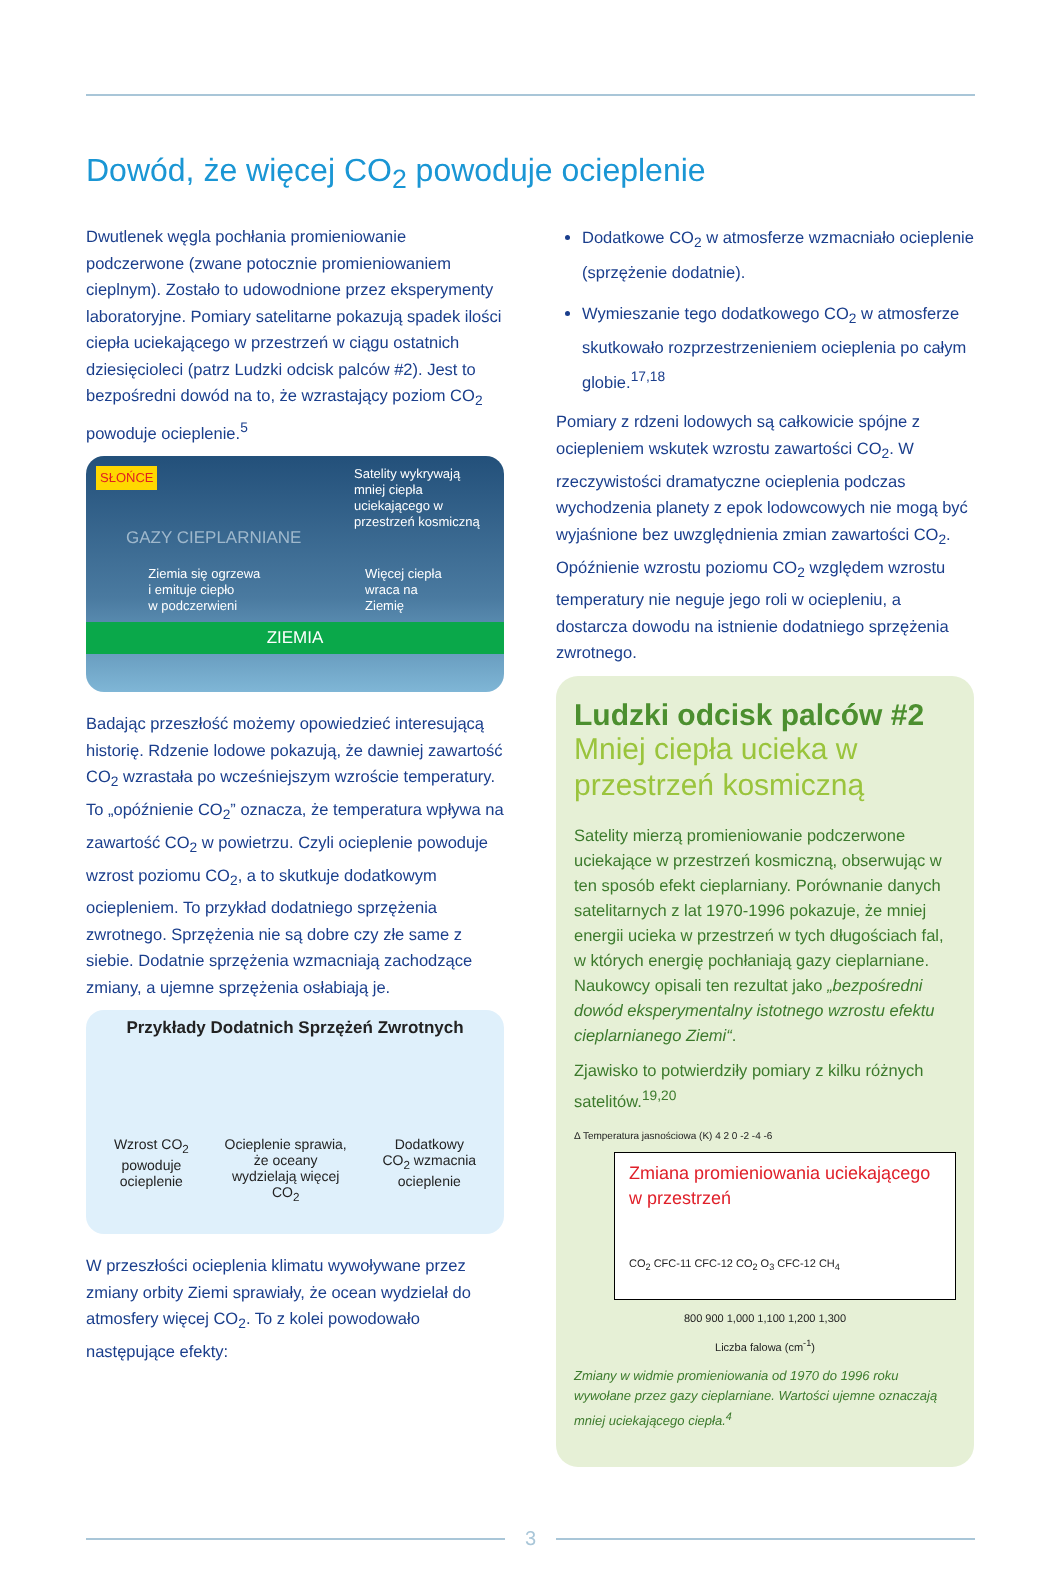Dowód, że więcej CO<sub>2</sub> powoduje ocieplenie
Dwutlenek węgla pochłania promieniowanie podczerwone (zwane potocznie promieniowaniem cieplnym). Zostało to udowodnione przez eksperymenty laboratoryjne. Pomiary satelitarne pokazują spadek ilości ciepła uciekającego w przestrzeń w ciągu ostatnich dziesięcioleci (patrz Ludzki odcisk palców #2). Jest to bezpośredni dowód na to, że wzrastający poziom CO<sub>2</sub> powoduje ocieplenie.<sup>5</sup>
SŁOŃCE
Satelity wykrywają mniej ciepła uciekającego w przestrzeń kosmiczną
GAZY CIEPLARNIANE
Ziemia się ogrzewa
i emituje ciepło
w podczerwieni Więcej ciepła
wraca na
Ziemię
ZIEMIA
Badając przeszłość możemy opowiedzieć interesującą historię. Rdzenie lodowe pokazują, że dawniej zawartość CO<sub>2</sub> wzrastała po wcześniejszym wzroście temperatury. To „opóźnienie CO<sub>2</sub>” oznacza, że temperatura wpływa na zawartość CO<sub>2</sub> w powietrzu. Czyli ocieplenie powoduje wzrost poziomu CO<sub>2</sub>, a to skutkuje dodatkowym ociepleniem. To przykład dodatniego sprzężenia zwrotnego. Sprzężenia nie są dobre czy złe same z siebie. Dodatnie sprzężenia wzmacniają zachodzące zmiany, a ujemne sprzężenia osłabiają je.
Przykłady Dodatnich Sprzężeń Zwrotnych
Wzrost CO<sub>2</sub>
powoduje
ocieplenie Ocieplenie sprawia,
że oceany
wydzielają więcej
CO<sub>2</sub> Dodatkowy
CO<sub>2</sub> wzmacnia
ocieplenie
W przeszłości ocieplenia klimatu wywoływane przez zmiany orbity Ziemi sprawiały, że ocean wydzielał do atmosfery więcej CO<sub>2</sub>. To z kolei powodowało następujące efekty:
Dodatkowe CO<sub>2</sub> w atmosferze wzmacniało ocieplenie (sprzężenie dodatnie).
Wymieszanie tego dodatkowego CO<sub>2</sub> w atmosferze skutkowało rozprzestrzenieniem ocieplenia po całym globie.<sup>17,18</sup>
Pomiary z rdzeni lodowych są całkowicie spójne z ociepleniem wskutek wzrostu zawartości CO<sub>2</sub>. W rzeczywistości dramatyczne ocieplenia podczas wychodzenia planety z epok lodowcowych nie mogą być wyjaśnione bez uwzględnienia zmian zawartości CO<sub>2</sub>. Opóźnienie wzrostu poziomu CO<sub>2</sub> względem wzrostu temperatury nie neguje jego roli w ociepleniu, a dostarcza dowodu na istnienie dodatniego sprzężenia zwrotnego.
Ludzki odcisk palców #2
Mniej ciepła ucieka w przestrzeń kosmiczną
Satelity mierzą promieniowanie podczerwone uciekające w przestrzeń kosmiczną, obserwując w ten sposób efekt cieplarniany. Porównanie danych satelitarnych z lat 1970-1996 pokazuje, że mniej energii ucieka w przestrzeń w tych długościach fal, w których energię pochłaniają gazy cieplarniane. Naukowcy opisali ten rezultat jako „bezpośredni dowód eksperymentalny istotnego wzrostu efektu cieplarnianego Ziemi“.
Zjawisko to potwierdziły pomiary z kilku różnych satelitów.<sup>19,20</sup>
Δ Temperatura jasnościowa (K) 4 2 0 -2 -4 -6
Zmiana promieniowania uciekającego w przestrzeń
CO<sub>2</sub> CFC-11 CFC-12 CO<sub>2</sub> O<sub>3</sub> CFC-12 CH<sub>4</sub>
800 900 1,000 1,100 1,200 1,300
Liczba falowa (cm<sup>-1</sup>)
Zmiany w widmie promieniowania od 1970 do 1996 roku wywołane przez gazy cieplarniane. Wartości ujemne oznaczają mniej uciekającego ciepła.<sup>4</sup>
3